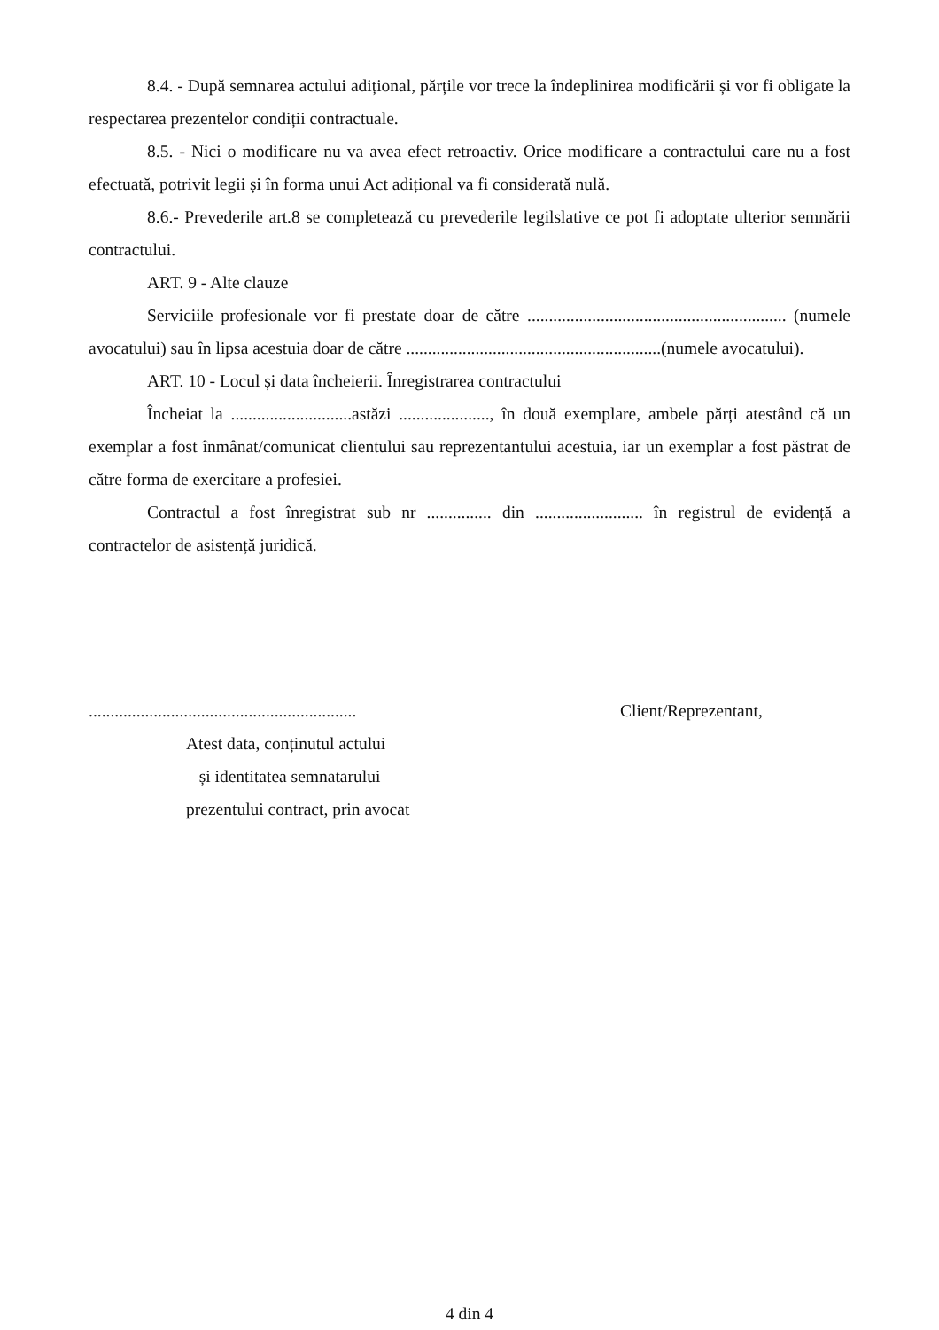8.4. - După semnarea actului adițional, părțile vor trece la îndeplinirea modificării și vor fi obligate la respectarea prezentelor condiții contractuale.
8.5. - Nici o modificare nu va avea efect retroactiv. Orice modificare a contractului care nu a fost efectuată, potrivit legii și în forma unui Act adițional va fi considerată nulă.
8.6.- Prevederile art.8 se completează cu prevederile legilslative ce pot fi adoptate ulterior semnării contractului.
ART. 9 - Alte clauze
Serviciile profesionale vor fi prestate doar de către ............................................................ (numele avocatului) sau în lipsa acestuia doar de către ...........................................................(numele avocatului).
ART. 10 - Locul și data încheierii. Înregistrarea contractului
Încheiat la ............................astăzi ....................., în două exemplare, ambele părți atestând că un exemplar a fost înmânat/comunicat clientului sau reprezentantului acestuia, iar un exemplar a fost păstrat de către forma de exercitare a profesiei.
Contractul a fost înregistrat sub nr ............... din ......................... în registrul de evidență a contractelor de asistență juridică.
..............................................................
Atest data, conținutul actului
și identitatea semnatarului
prezentului contract, prin avocat
Client/Reprezentant,
4 din 4